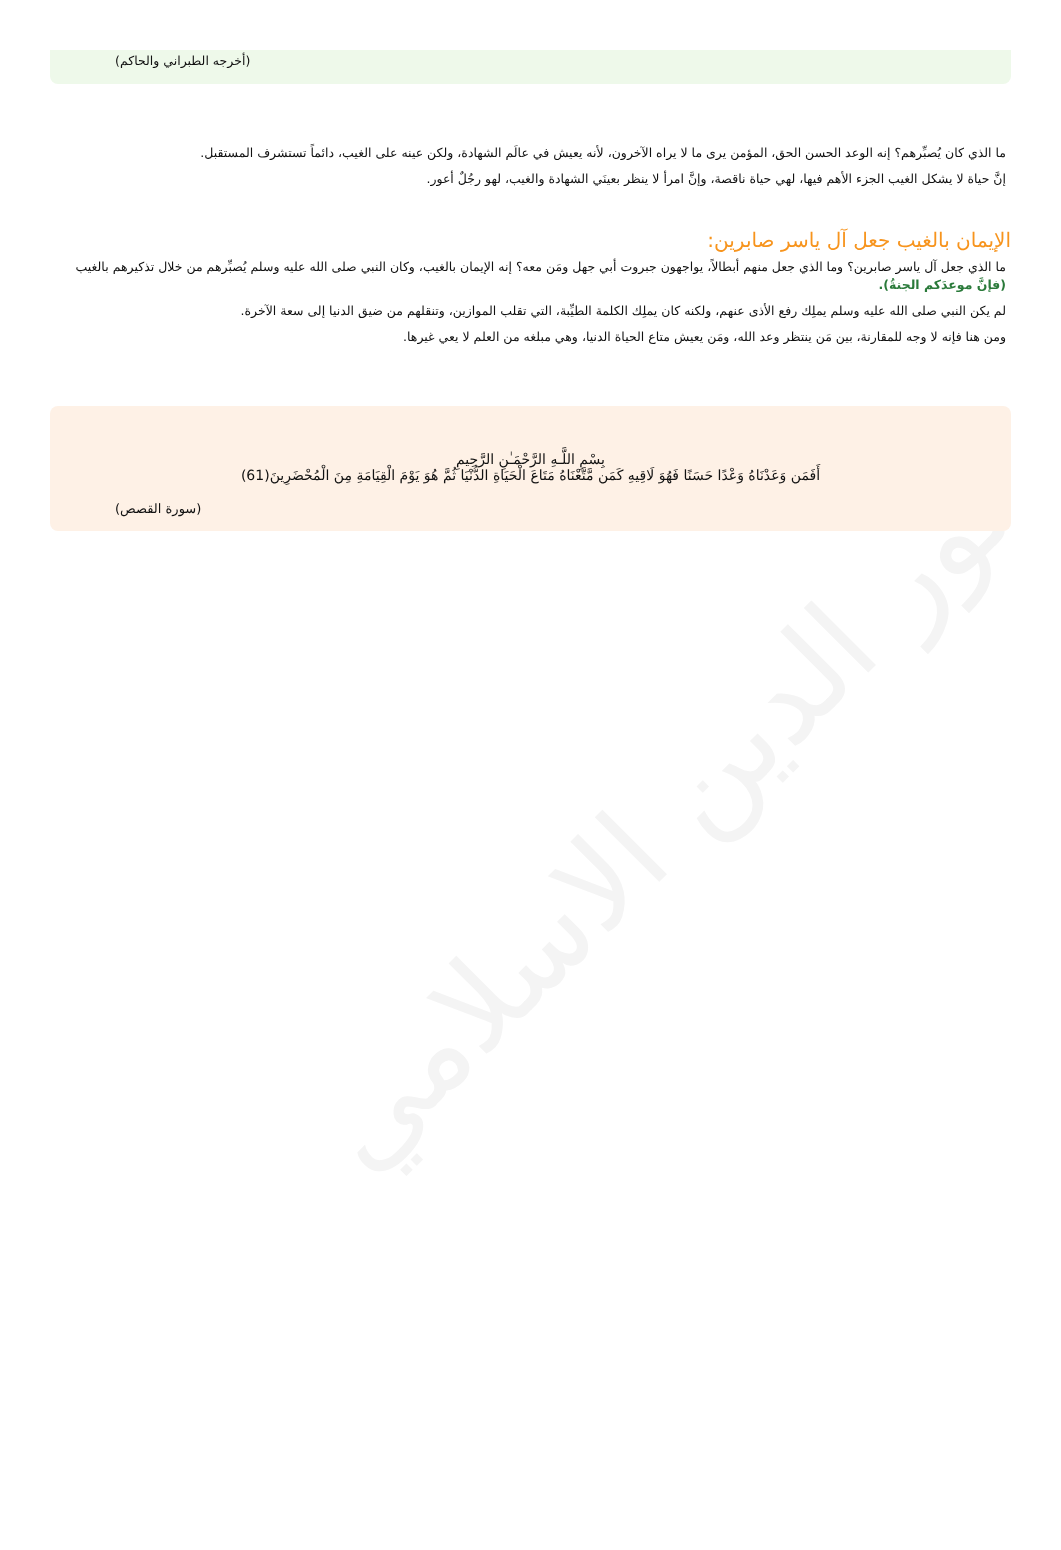نور الدين الاسلامي
(أخرجه الطبراني والحاكم)
ما الذي كان يُصبِّرهم؟ إنه الوعد الحسن الحق، المؤمن يرى ما لا يراه الآخرون، لأنه يعيش في عالَم الشهادة، ولكن عينه على الغيب، دائماً تستشرف المستقبل.
إنَّ حياة لا يشكل الغيب الجزء الأهم فيها، لهي حياة ناقصة، وإنَّ امرأ لا ينظر بعينَي الشهادة والغيب، لهو رجُلٌ أعور.
الإيمان بالغيب جعل آل ياسر صابرين:
ما الذي جعل آل ياسر صابرين؟ وما الذي جعل منهم أبطالاً، يواجهون جبروت أبي جهل ومَن معه؟ إنه الإيمان بالغيب، وكان النبي صلى الله عليه وسلم يُصبِّرهم من خلال تذكيرهم بالغيب (فإنَّ موعدَكم الجنةُ).
لم يكن النبي صلى الله عليه وسلم يملِك رفع الأذى عنهم، ولكنه كان يملِك الكلمة الطيِّبة، التي تقلب الموازين، وتنقلهم من ضيق الدنيا إلى سعة الآخرة.
ومن هنا فإنه لا وجه للمقارنة، بين مَن ينتظر وعد الله، ومَن يعيش متاع الحياة الدنيا، وهي مبلغه من العلم لا يعي غيرها.
بِسْمِ اللَّـهِ الرَّحْمَـٰنِ الرَّحِيمِ
أَفَمَن وَعَدْنَاهُ وَعْدًا حَسَنًا فَهُوَ لَاقِيهِ كَمَن مَّتَّعْنَاهُ مَتَاعَ الْحَيَاةِ الدُّنْيَا ثُمَّ هُوَ يَوْمَ الْقِيَامَةِ مِنَ الْمُحْضَرِينَ(61)
(سورة القصص)